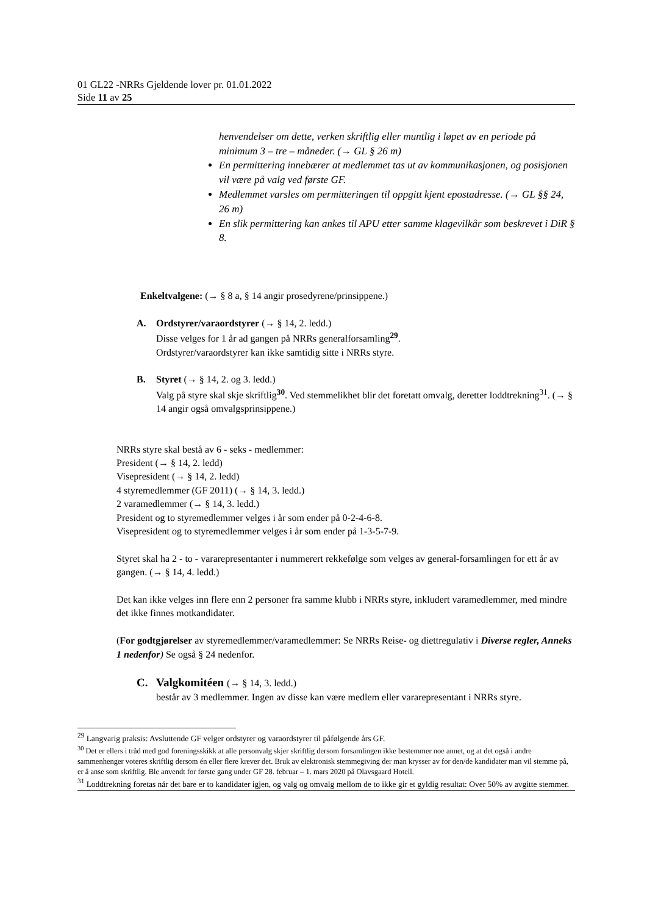01 GL22 -NRRs Gjeldende lover pr. 01.01.2022
Side 11 av 25
henvendelser om dette, verken skriftlig eller muntlig i løpet av en periode på minimum 3 – tre – måneder. (→ GL § 26 m)
En permittering innebærer at medlemmet tas ut av kommunikasjonen, og posisjonen vil være på valg ved første GF.
Medlemmet varsles om permitteringen til oppgitt kjent epostadresse. (→ GL §§ 24, 26 m)
En slik permittering kan ankes til APU etter samme klagevilkår som beskrevet i DiR § 8.
Enkeltvalgene: (→ § 8 a, § 14 angir prosedyrene/prinsippene.)
A. Ordstyrer/varaordstyrer (→ § 14, 2. ledd.)
Disse velges for 1 år ad gangen på NRRs generalforsamling<sup>29</sup>.
Ordstyrer/varaordstyrer kan ikke samtidig sitte i NRRs styre.
B. Styret (→ § 14, 2. og 3. ledd.)
Valg på styre skal skje skriftlig<sup>30</sup>. Ved stemmelikhet blir det foretatt omvalg, deretter loddtrekning<sup>31</sup>. (→ § 14 angir også omvalgsprinsippene.)
NRRs styre skal bestå av 6 - seks - medlemmer:
President (→ § 14, 2. ledd)
Visepresident (→ § 14, 2. ledd)
4 styremedlemmer (GF 2011) (→ § 14, 3. ledd.)
2 varamedlemmer (→ § 14, 3. ledd.)
President og to styremedlemmer velges i år som ender på 0-2-4-6-8.
Visepresident og to styremedlemmer velges i år som ender på 1-3-5-7-9.
Styret skal ha 2 - to - vararepresentanter i nummerert rekkefølge som velges av general-forsamlingen for ett år av gangen. (→ § 14, 4. ledd.)
Det kan ikke velges inn flere enn 2 personer fra samme klubb i NRRs styre, inkludert varamedlemmer, med mindre det ikke finnes motkandidater.
(For godtgjørelser av styremedlemmer/varamedlemmer: Se NRRs Reise- og diettregulativ i Diverse regler, Anneks 1 nedenfor) Se også § 24 nedenfor.
C. Valgkomitéen (→ § 14, 3. ledd.)
består av 3 medlemmer. Ingen av disse kan være medlem eller vararepresentant i NRRs styre.
<sup>29</sup> Langvarig praksis: Avsluttende GF velger ordstyrer og varaordstyrer til påfølgende års GF.
<sup>30</sup> Det er ellers i tråd med god foreningsskikk at alle personvalg skjer skriftlig dersom forsamlingen ikke bestemmer noe annet, og at det også i andre sammenhenger voteres skriftlig dersom én eller flere krever det. Bruk av elektronisk stemmegiving der man krysser av for den/de kandidater man vil stemme på, er å anse som skriftlig. Ble anvendt for første gang under GF 28. februar – 1. mars 2020 på Olavsgaard Hotell.
<sup>31</sup> Loddtrekning foretas når det bare er to kandidater igjen, og valg og omvalg mellom de to ikke gir et gyldig resultat: Over 50% av avgitte stemmer.